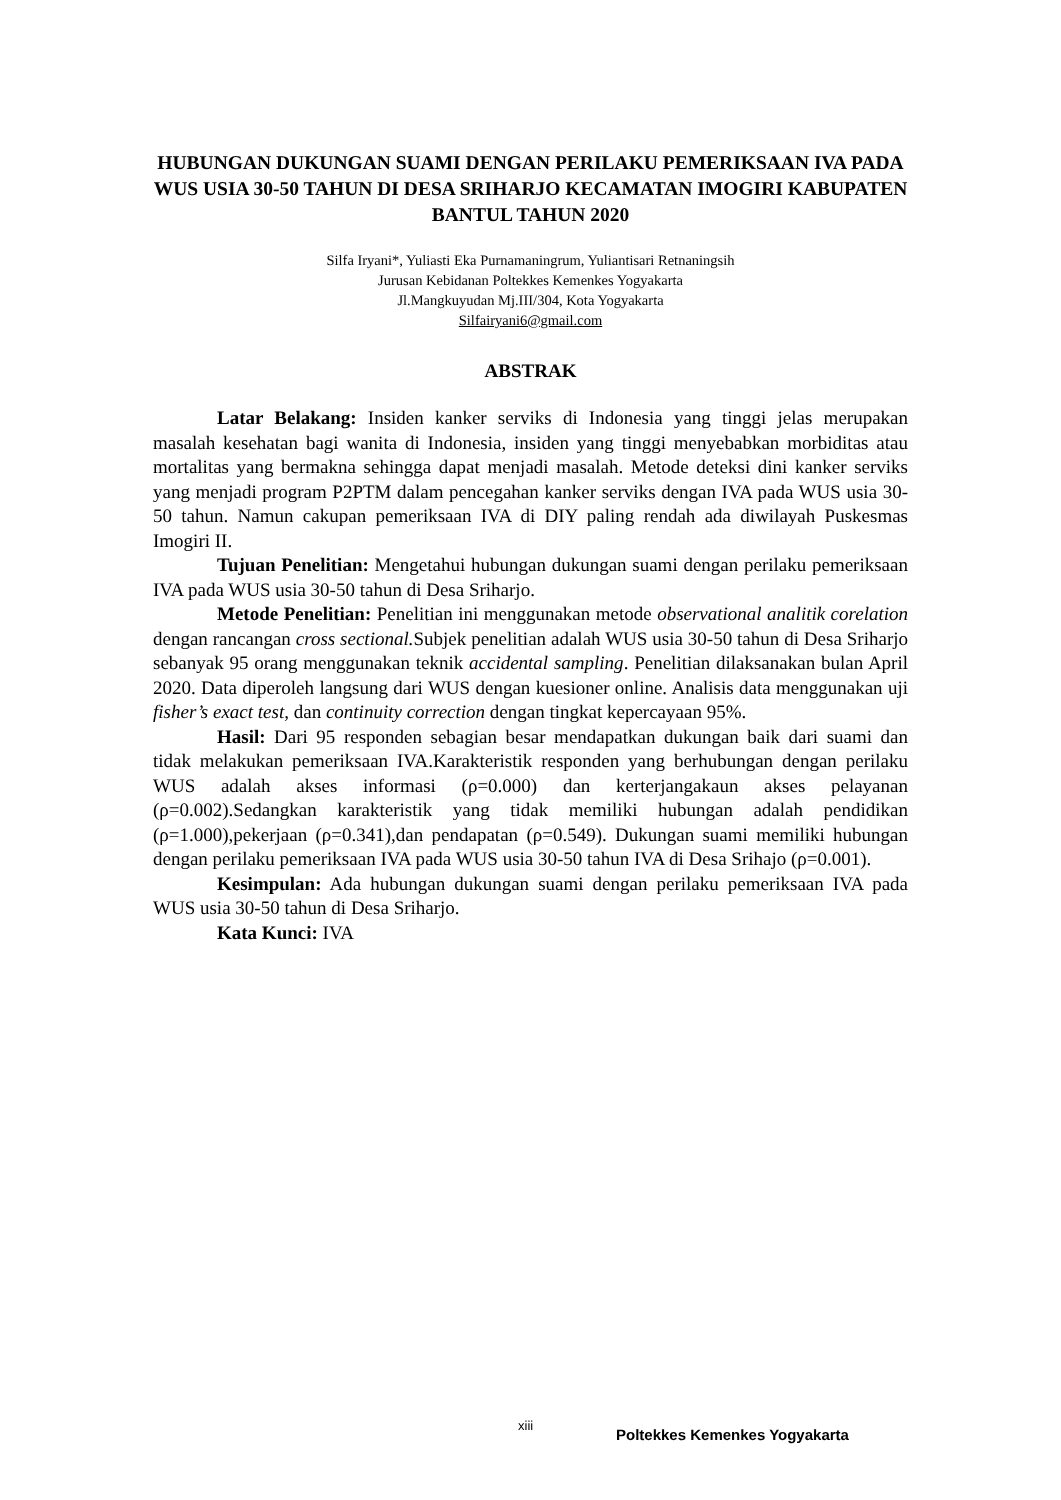HUBUNGAN DUKUNGAN SUAMI DENGAN PERILAKU PEMERIKSAAN IVA PADA WUS USIA 30-50 TAHUN DI DESA SRIHARJO KECAMATAN IMOGIRI KABUPATEN BANTUL TAHUN 2020
Silfa Iryani*, Yuliasti Eka Purnamaningrum, Yuliantisari Retnaningsih
Jurusan Kebidanan Poltekkes Kemenkes Yogyakarta
Jl.Mangkuyudan Mj.III/304, Kota Yogyakarta
Silfairyani6@gmail.com
ABSTRAK
Latar Belakang: Insiden kanker serviks di Indonesia yang tinggi jelas merupakan masalah kesehatan bagi wanita di Indonesia, insiden yang tinggi menyebabkan morbiditas atau mortalitas yang bermakna sehingga dapat menjadi masalah. Metode deteksi dini kanker serviks yang menjadi program P2PTM dalam pencegahan kanker serviks dengan IVA pada WUS usia 30-50 tahun. Namun cakupan pemeriksaan IVA di DIY paling rendah ada diwilayah Puskesmas Imogiri II.
Tujuan Penelitian: Mengetahui hubungan dukungan suami dengan perilaku pemeriksaan IVA pada WUS usia 30-50 tahun di Desa Sriharjo.
Metode Penelitian: Penelitian ini menggunakan metode observational analitik corelation dengan rancangan cross sectional. Subjek penelitian adalah WUS usia 30-50 tahun di Desa Sriharjo sebanyak 95 orang menggunakan teknik accidental sampling. Penelitian dilaksanakan bulan April 2020. Data diperoleh langsung dari WUS dengan kuesioner online. Analisis data menggunakan uji fisher’s exact test, dan continuity correction dengan tingkat kepercayaan 95%.
Hasil: Dari 95 responden sebagian besar mendapatkan dukungan baik dari suami dan tidak melakukan pemeriksaan IVA.Karakteristik responden yang berhubungan dengan perilaku WUS adalah akses informasi (ρ=0.000) dan kerterjangakaun akses pelayanan (ρ=0.002).Sedangkan karakteristik yang tidak memiliki hubungan adalah pendidikan (ρ=1.000),pekerjaan (ρ=0.341),dan pendapatan (ρ=0.549). Dukungan suami memiliki hubungan dengan perilaku pemeriksaan IVA pada WUS usia 30-50 tahun IVA di Desa Srihajo (ρ=0.001).
Kesimpulan: Ada hubungan dukungan suami dengan perilaku pemeriksaan IVA pada WUS usia 30-50 tahun di Desa Sriharjo.
Kata Kunci: IVA
xiii
Poltekkes Kemenkes Yogyakarta